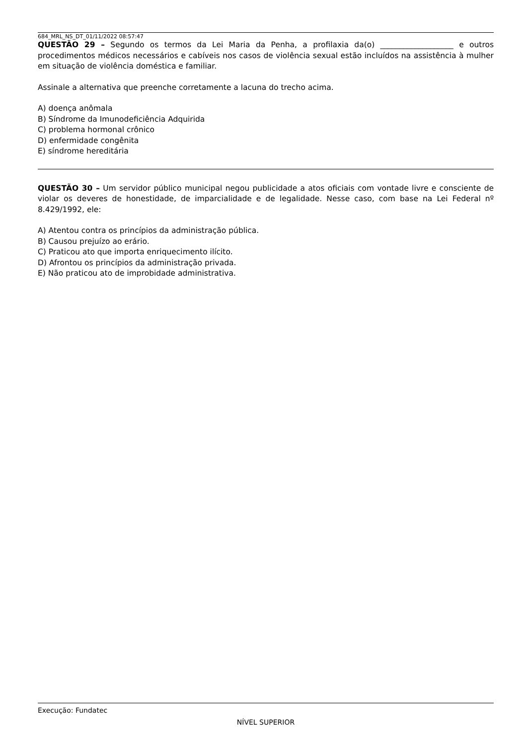684_MRL_NS_DT_01/11/2022 08:57:47
QUESTÃO 29 – Segundo os termos da Lei Maria da Penha, a profilaxia da(o) ___________________ e outros procedimentos médicos necessários e cabíveis nos casos de violência sexual estão incluídos na assistência à mulher em situação de violência doméstica e familiar.
Assinale a alternativa que preenche corretamente a lacuna do trecho acima.
A) doença anômala
B) Síndrome da Imunodeficiência Adquirida
C) problema hormonal crônico
D) enfermidade congênita
E) síndrome hereditária
QUESTÃO 30 – Um servidor público municipal negou publicidade a atos oficiais com vontade livre e consciente de violar os deveres de honestidade, de imparcialidade e de legalidade. Nesse caso, com base na Lei Federal nº 8.429/1992, ele:
A) Atentou contra os princípios da administração pública.
B) Causou prejuízo ao erário.
C) Praticou ato que importa enriquecimento ilícito.
D) Afrontou os princípios da administração privada.
E) Não praticou ato de improbidade administrativa.
Execução: Fundatec
NÍVEL SUPERIOR